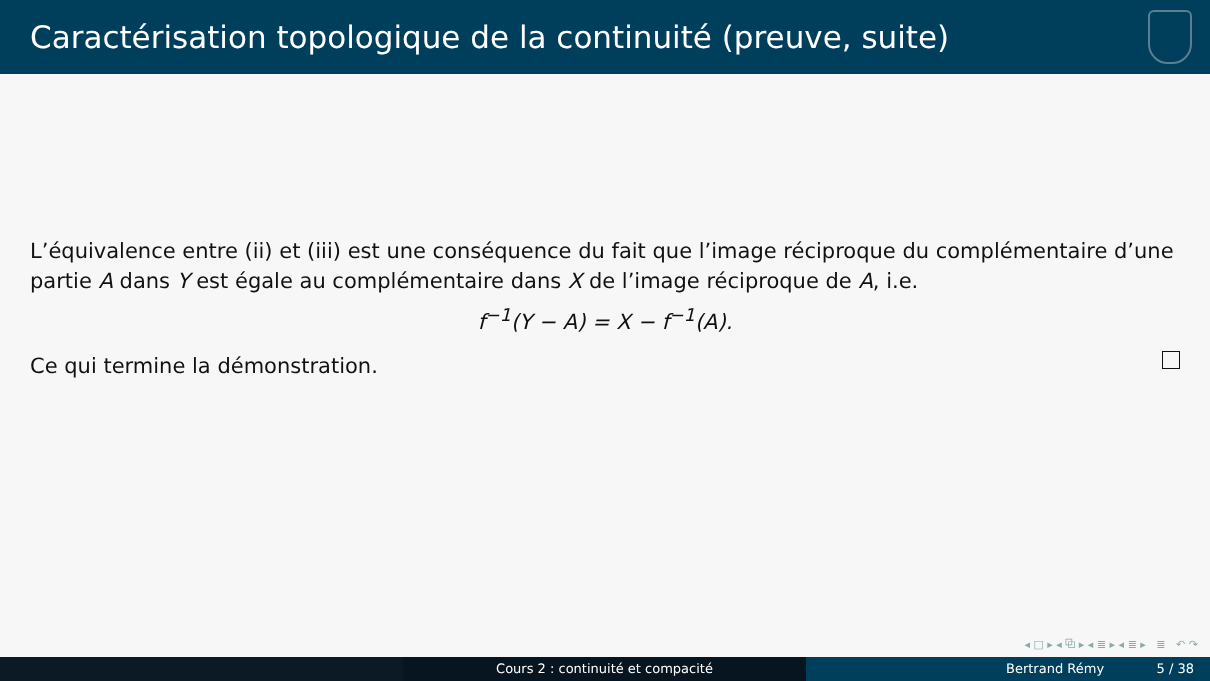Caractérisation topologique de la continuité (preuve, suite)
L’équivalence entre (ii) et (iii) est une conséquence du fait que l’image réciproque du complémentaire d’une partie A dans Y est égale au complémentaire dans X de l’image réciproque de A, i.e.
f<sup>−1</sup>(Y − A) = X − f<sup>−1</sup>(A).
Ce qui termine la démonstration.
◂ □ ▸ ◂ ⧉ ▸ ◂ ≣ ▸ ◂ ≣ ▸ ≣ ↶ ↷
Cours 2 : continuité et compacité Bertrand Rémy 5 / 38